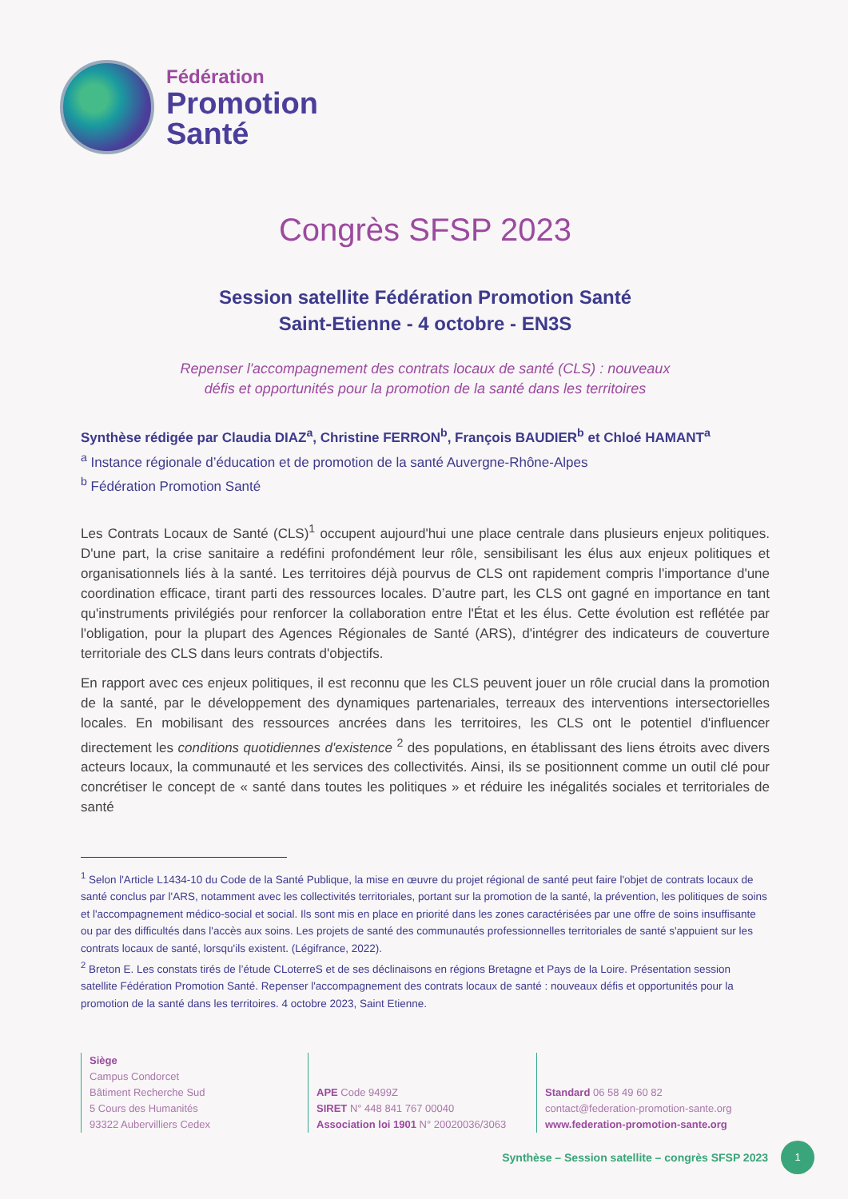Fédération
Promotion
Santé
Congrès SFSP 2023
Session satellite Fédération Promotion Santé
Saint-Etienne - 4 octobre - EN3S
Repenser l'accompagnement des contrats locaux de santé (CLS) : nouveaux
défis et opportunités pour la promotion de la santé dans les territoires
Synthèse rédigée par Claudia DIAZ<sup>a</sup>, Christine FERRON<sup>b</sup>, François BAUDIER<sup>b</sup> et Chloé HAMANT<sup>a</sup>
<sup>a</sup> Instance régionale d’éducation et de promotion de la santé Auvergne-Rhône-Alpes
<sup>b</sup> Fédération Promotion Santé
Les Contrats Locaux de Santé (CLS)<sup>1</sup> occupent aujourd'hui une place centrale dans plusieurs enjeux politiques. D'une part, la crise sanitaire a redéfini profondément leur rôle, sensibilisant les élus aux enjeux politiques et organisationnels liés à la santé. Les territoires déjà pourvus de CLS ont rapidement compris l'importance d'une coordination efficace, tirant parti des ressources locales. D’autre part, les CLS ont gagné en importance en tant qu'instruments privilégiés pour renforcer la collaboration entre l'État et les élus. Cette évolution est reflétée par l'obligation, pour la plupart des Agences Régionales de Santé (ARS), d'intégrer des indicateurs de couverture territoriale des CLS dans leurs contrats d'objectifs.
En rapport avec ces enjeux politiques, il est reconnu que les CLS peuvent jouer un rôle crucial dans la promotion de la santé, par le développement des dynamiques partenariales, terreaux des interventions intersectorielles locales. En mobilisant des ressources ancrées dans les territoires, les CLS ont le potentiel d'influencer directement les conditions quotidiennes d'existence <sup>2</sup> des populations, en établissant des liens étroits avec divers acteurs locaux, la communauté et les services des collectivités. Ainsi, ils se positionnent comme un outil clé pour concrétiser le concept de « santé dans toutes les politiques » et réduire les inégalités sociales et territoriales de santé
<sup>1</sup> Selon l'Article L1434-10 du Code de la Santé Publique, la mise en œuvre du projet régional de santé peut faire l'objet de contrats locaux de santé conclus par l'ARS, notamment avec les collectivités territoriales, portant sur la promotion de la santé, la prévention, les politiques de soins et l'accompagnement médico-social et social. Ils sont mis en place en priorité dans les zones caractérisées par une offre de soins insuffisante ou par des difficultés dans l'accès aux soins. Les projets de santé des communautés professionnelles territoriales de santé s'appuient sur les contrats locaux de santé, lorsqu'ils existent. (Légifrance, 2022).
<sup>2</sup> Breton E. Les constats tirés de l’étude CLoterreS et de ses déclinaisons en régions Bretagne et Pays de la Loire. Présentation session satellite Fédération Promotion Santé. Repenser l'accompagnement des contrats locaux de santé : nouveaux défis et opportunités pour la promotion de la santé dans les territoires. 4 octobre 2023, Saint Etienne.
Siège
Campus Condorcet
Bâtiment Recherche Sud
5 Cours des Humanités
93322 Aubervilliers Cedex
APE Code 9499Z
SIRET N° 448 841 767 00040
Association loi 1901 N° 20020036/3063
Standard 06 58 49 60 82
contact@federation-promotion-sante.org
www.federation-promotion-sante.org
Synthèse – Session satellite – congrès SFSP 2023
1